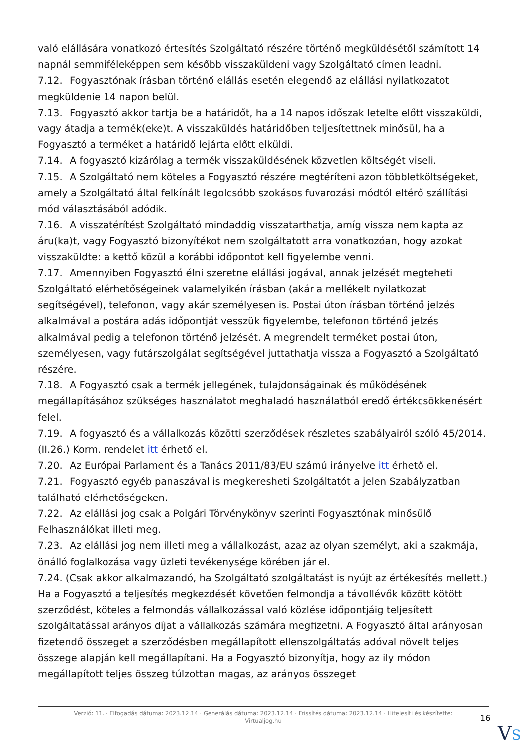való elállására vonatkozó értesítés Szolgáltató részére történő megküldésétől számított 14 napnál semmiféleképpen sem később visszaküldeni vagy Szolgáltató címen leadni.
7.12. Fogyasztónak írásban történő elállás esetén elegendő az elállási nyilatkozatot megküldenie 14 napon belül.
7.13. Fogyasztó akkor tartja be a határidőt, ha a 14 napos időszak letelte előtt visszaküldi, vagy átadja a termék(eke)t. A visszaküldés határidőben teljesítettnek minősül, ha a Fogyasztó a terméket a határidő lejárta előtt elküldi.
7.14. A fogyasztó kizárólag a termék visszaküldésének közvetlen költségét viseli.
7.15. A Szolgáltató nem köteles a Fogyasztó részére megtéríteni azon többletköltségeket, amely a Szolgáltató által felkínált legolcsóbb szokásos fuvarozási módtól eltérő szállítási mód választásából adódik.
7.16. A visszatérítést Szolgáltató mindaddig visszatarthatja, amíg vissza nem kapta az áru(ka)t, vagy Fogyasztó bizonyítékot nem szolgáltatott arra vonatkozóan, hogy azokat visszaküldte: a kettő közül a korábbi időpontot kell figyelembe venni.
7.17. Amennyiben Fogyasztó élni szeretne elállási jogával, annak jelzését megteheti Szolgáltató elérhetőségeinek valamelyikén írásban (akár a mellékelt nyilatkozat segítségével), telefonon, vagy akár személyesen is. Postai úton írásban történő jelzés alkalmával a postára adás időpontját vesszük figyelembe, telefonon történő jelzés alkalmával pedig a telefonon történő jelzését. A megrendelt terméket postai úton, személyesen, vagy futárszolgálat segítségével juttathatja vissza a Fogyasztó a Szolgáltató részére.
7.18. A Fogyasztó csak a termék jellegének, tulajdonságainak és működésének megállapításához szükséges használatot meghaladó használatból eredő értékcsökkenésért felel.
7.19. A fogyasztó és a vállalkozás közötti szerződések részletes szabályairól szóló 45/2014. (II.26.) Korm. rendelet itt érhető el.
7.20. Az Európai Parlament és a Tanács 2011/83/EU számú irányelve itt érhető el.
7.21. Fogyasztó egyéb panaszával is megkeresheti Szolgáltatót a jelen Szabályzatban található elérhetőségeken.
7.22. Az elállási jog csak a Polgári Törvénykönyv szerinti Fogyasztónak minősülő Felhasználókat illeti meg.
7.23. Az elállási jog nem illeti meg a vállalkozást, azaz az olyan személyt, aki a szakmája, önálló foglalkozása vagy üzleti tevékenysége körében jár el.
7.24. (Csak akkor alkalmazandó, ha Szolgáltató szolgáltatást is nyújt az értékesítés mellett.) Ha a Fogyasztó a teljesítés megkezdését követően felmondja a távollévők között kötött szerződést, köteles a felmondás vállalkozással való közlése időpontjáig teljesített szolgáltatással arányos díjat a vállalkozás számára megfizetni. A Fogyasztó által arányosan fizetendő összeget a szerződésben megállapított ellenszolgáltatás adóval növelt teljes összege alapján kell megállapítani. Ha a Fogyasztó bizonyítja, hogy az ily módon megállapított teljes összeg túlzottan magas, az arányos összeget
Verzió: 11. · Elfogadás dátuma: 2023.12.14 · Generálás dátuma: 2023.12.14 · Frissítés dátuma: 2023.12.14 · Hitelesíti és készítette: Virtualjog.hu
16
VS